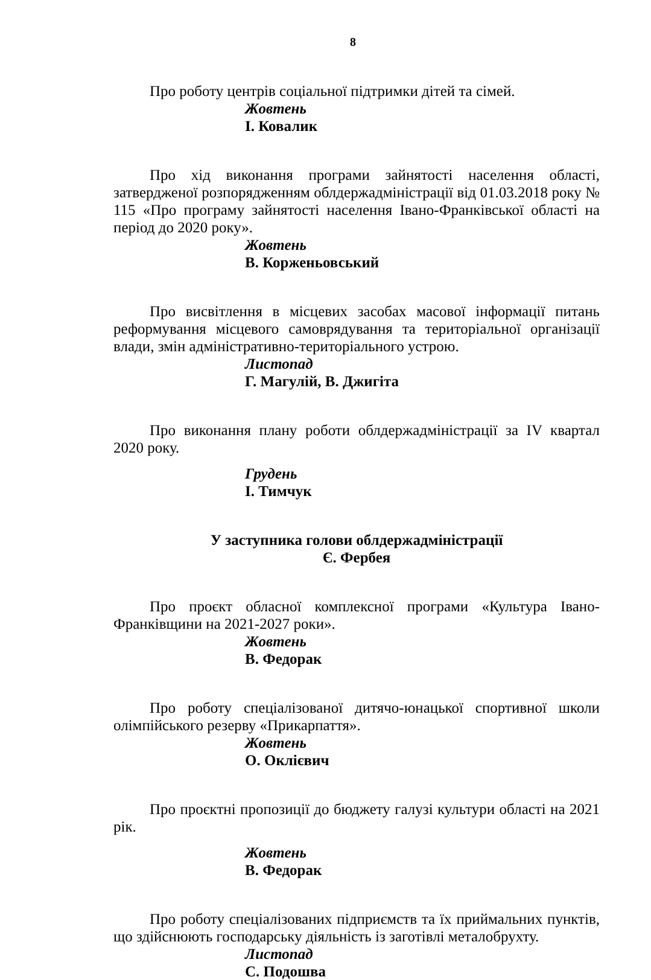8
Про роботу центрів соціальної підтримки дітей та сімей.
Жовтень
І. Ковалик
Про хід виконання програми зайнятості населення області, затвердженої розпорядженням облдержадміністрації від 01.03.2018 року № 115 «Про програму зайнятості населення Івано-Франківської області на період до 2020 року».
Жовтень
В. Корженьовський
Про висвітлення в місцевих засобах масової інформації питань реформування місцевого самоврядування та територіальної організації влади, змін адміністративно-територіального устрою.
Листопад
Г. Магулій, В. Джигіта
Про виконання плану роботи облдержадміністрації за IV квартал 2020 року.
Грудень
І. Тимчук
У заступника голови облдержадміністрації
Є. Фербея
Про проєкт обласної комплексної програми «Культура Івано-Франківщини на 2021-2027 роки».
Жовтень
В. Федорак
Про роботу спеціалізованої дитячо-юнацької спортивної школи олімпійського резерву «Прикарпаття».
Жовтень
О. Оклієвич
Про проєктні пропозиції до бюджету галузі культури області на 2021 рік.
Жовтень
В. Федорак
Про роботу спеціалізованих підприємств та їх приймальних пунктів, що здійснюють господарську діяльність із заготівлі металобрухту.
Листопад
С. Подошва